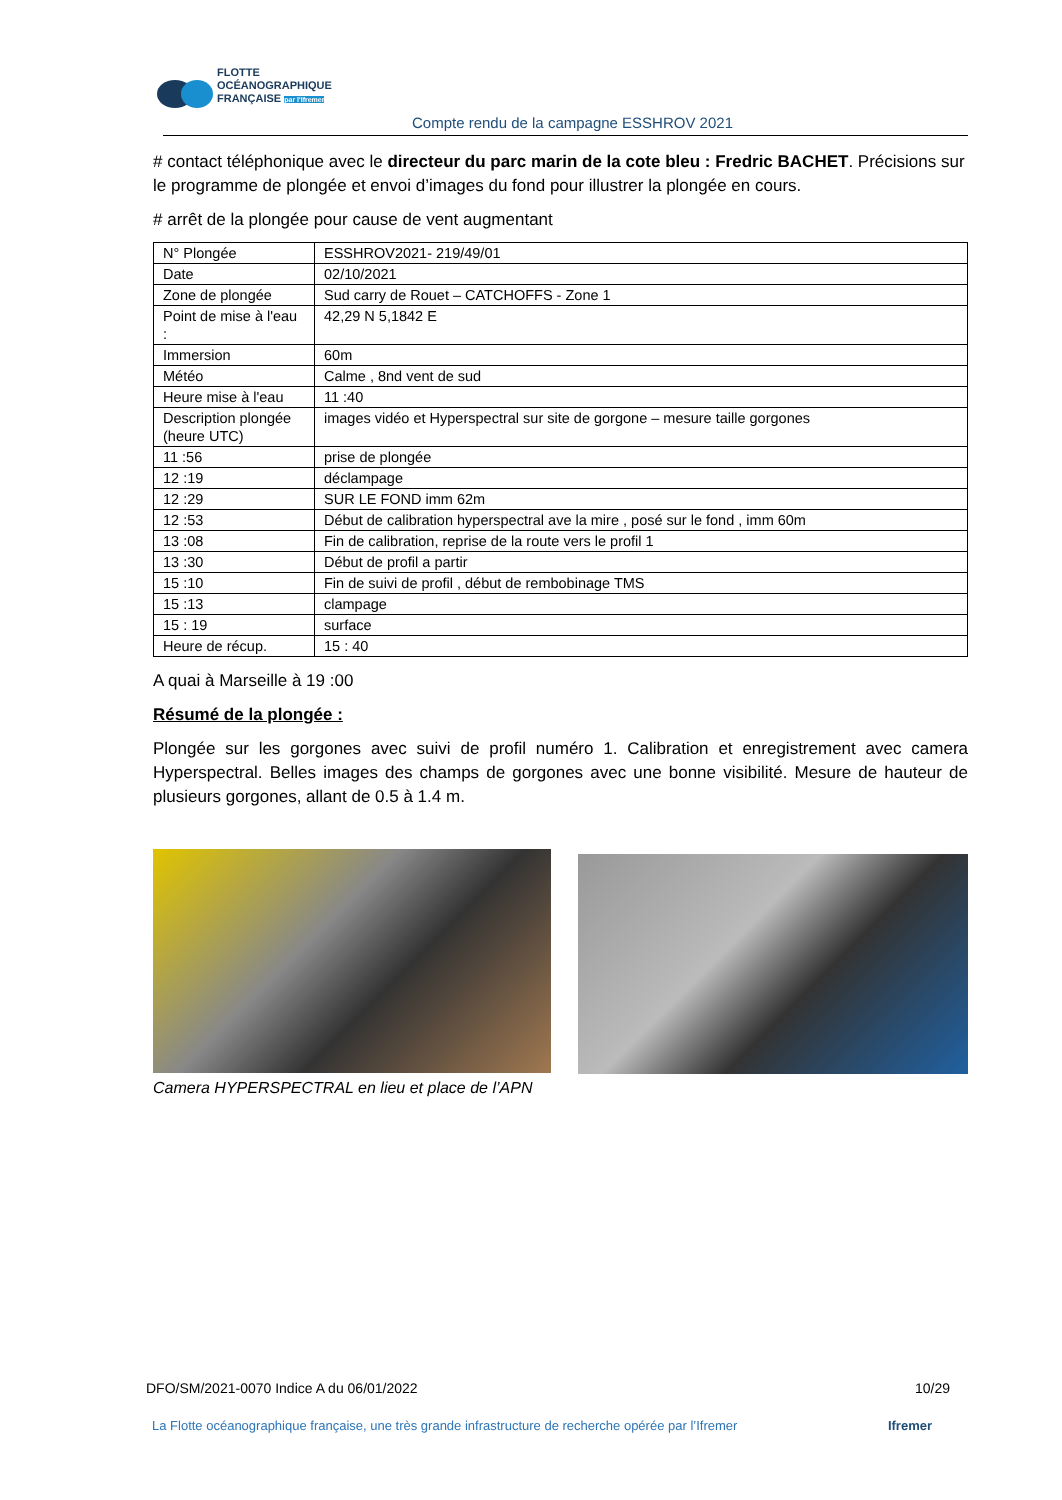FLOTTE
OCÉANOGRAPHIQUE
FRANÇAISE par l'Ifremer
Compte rendu de la campagne ESSHROV 2021
# contact téléphonique avec le directeur du parc marin de la cote bleu : Fredric BACHET. Précisions sur le programme de plongée et envoi d’images du fond pour illustrer la plongée en cours.
# arrêt de la plongée pour cause de vent augmentant
| N° Plongée | ESSHROV2021- 219/49/01 |
| Date | 02/10/2021 |
| Zone de plongée | Sud carry de Rouet – CATCHOFFS - Zone 1 |
| Point de mise à l'eau : | 42,29 N 5,1842 E |
| Immersion | 60m |
| Météo | Calme , 8nd vent de sud |
| Heure mise à l'eau | 11 :40 |
| Description plongée (heure UTC) | images vidéo et Hyperspectral sur site de gorgone – mesure taille gorgones |
| 11 :56 | prise de plongée |
| 12 :19 | déclampage |
| 12 :29 | SUR LE FOND imm 62m |
| 12 :53 | Début de calibration hyperspectral ave la mire , posé sur le fond , imm 60m |
| 13 :08 | Fin de calibration, reprise de la route vers le profil 1 |
| 13 :30 | Début de profil a partir |
| 15 :10 | Fin de suivi de profil , début de rembobinage TMS |
| 15 :13 | clampage |
| 15 : 19 | surface |
| Heure de récup. | 15 : 40 |
A quai à Marseille à 19 :00
Résumé de la plongée :
Plongée sur les gorgones avec suivi de profil numéro 1. Calibration et enregistrement avec camera Hyperspectral. Belles images des champs de gorgones avec une bonne visibilité. Mesure de hauteur de plusieurs gorgones, allant de 0.5 à 1.4 m.
Camera HYPERSPECTRAL en lieu et place de l’APN
DFO/SM/2021-0070 Indice A du 06/01/2022 10/29
La Flotte océanographique française, une très grande infrastructure de recherche opérée par l’Ifremer Ifremer